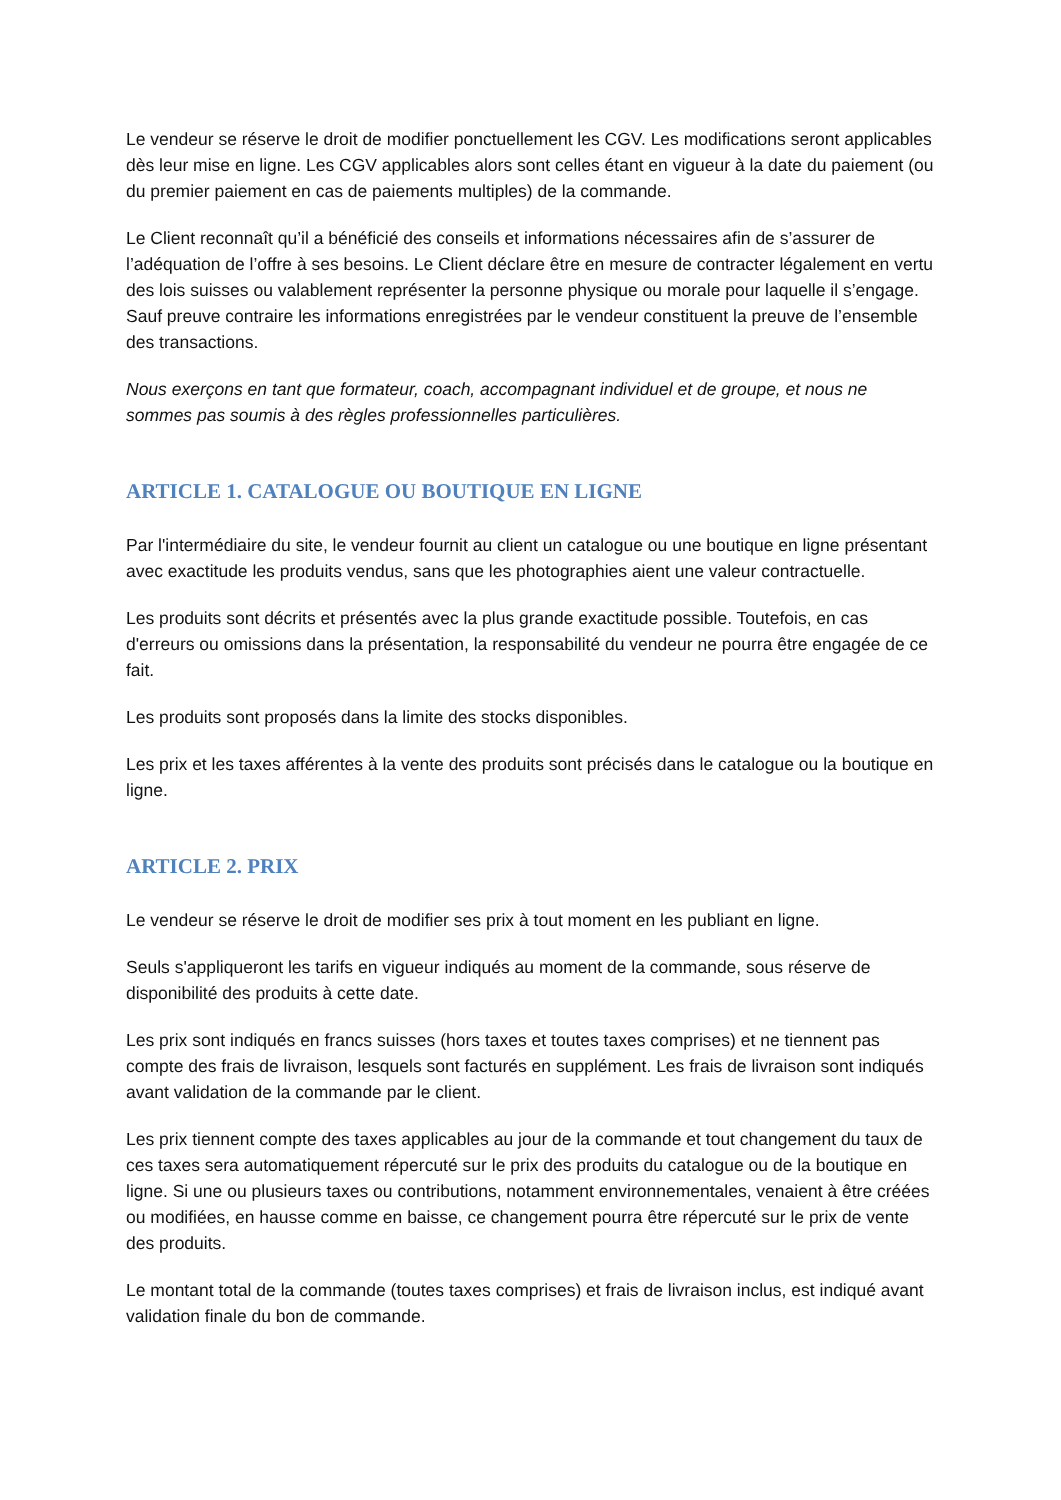Le vendeur se réserve le droit de modifier ponctuellement les CGV. Les modifications seront applicables dès leur mise en ligne. Les CGV applicables alors sont celles étant en vigueur à la date du paiement (ou du premier paiement en cas de paiements multiples) de la commande.
Le Client reconnaît qu’il a bénéficié des conseils et informations nécessaires afin de s’assurer de l’adéquation de l’offre à ses besoins. Le Client déclare être en mesure de contracter légalement en vertu des lois suisses ou valablement représenter la personne physique ou morale pour laquelle il s’engage. Sauf preuve contraire les informations enregistrées par le vendeur constituent la preuve de l’ensemble des transactions.
Nous exerçons en tant que formateur, coach, accompagnant individuel et de groupe, et nous ne sommes pas soumis à des règles professionnelles particulières.
ARTICLE 1. CATALOGUE OU BOUTIQUE EN LIGNE
Par l'intermédiaire du site, le vendeur fournit au client un catalogue ou une boutique en ligne présentant avec exactitude les produits vendus, sans que les photographies aient une valeur contractuelle.
Les produits sont décrits et présentés avec la plus grande exactitude possible. Toutefois, en cas d'erreurs ou omissions dans la présentation, la responsabilité du vendeur ne pourra être engagée de ce fait.
Les produits sont proposés dans la limite des stocks disponibles.
Les prix et les taxes afférentes à la vente des produits sont précisés dans le catalogue ou la boutique en ligne.
ARTICLE 2. PRIX
Le vendeur se réserve le droit de modifier ses prix à tout moment en les publiant en ligne.
Seuls s'appliqueront les tarifs en vigueur indiqués au moment de la commande, sous réserve de disponibilité des produits à cette date.
Les prix sont indiqués en francs suisses (hors taxes et toutes taxes comprises) et ne tiennent pas compte des frais de livraison, lesquels sont facturés en supplément. Les frais de livraison sont indiqués avant validation de la commande par le client.
Les prix tiennent compte des taxes applicables au jour de la commande et tout changement du taux de ces taxes sera automatiquement répercuté sur le prix des produits du catalogue ou de la boutique en ligne. Si une ou plusieurs taxes ou contributions, notamment environnementales, venaient à être créées ou modifiées, en hausse comme en baisse, ce changement pourra être répercuté sur le prix de vente des produits.
Le montant total de la commande (toutes taxes comprises) et frais de livraison inclus, est indiqué avant validation finale du bon de commande.